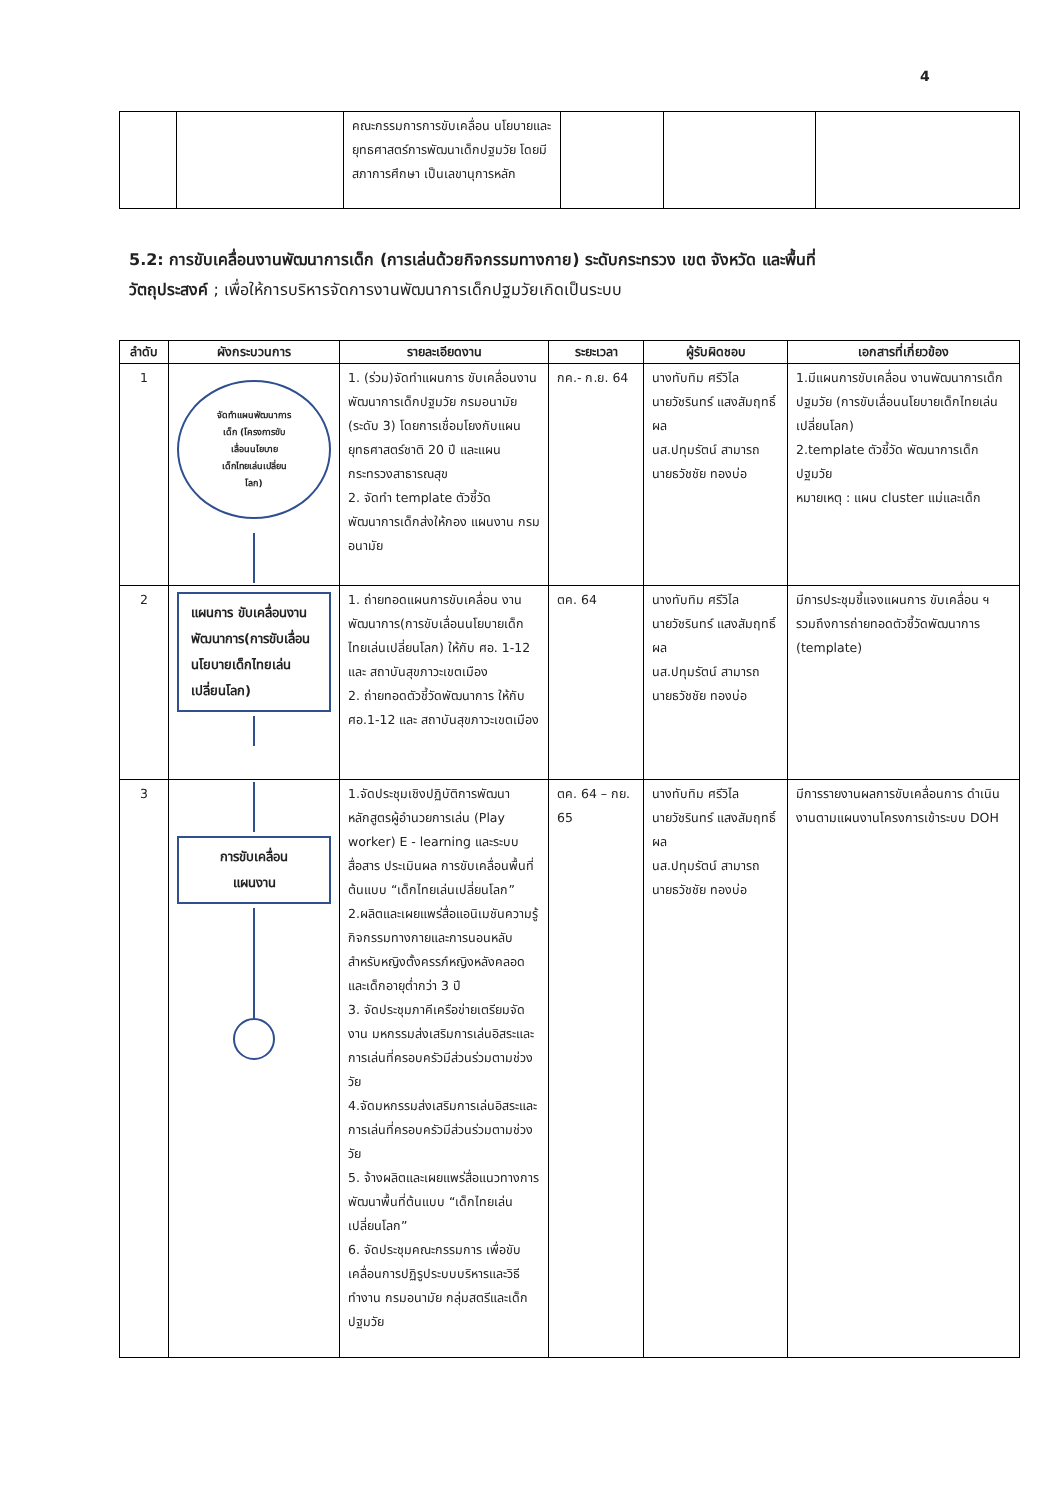4
| | | คณะกรรมการการขับเคลื่อน นโยบายและยุทธศาสตร์การพัฒนาเด็กปฐมวัย โดยมี สภาการศึกษา เป็นเลขานุการหลัก | | | |
5.2: การขับเคลื่อนงานพัฒนาการเด็ก (การเล่นด้วยกิจกรรมทางกาย) ระดับกระทรวง เขต จังหวัด และพื้นที่
วัตถุประสงค์ ; เพื่อให้การบริหารจัดการงานพัฒนาการเด็กปฐมวัยเกิดเป็นระบบ
| ลำดับ | ผังกระบวนการ | รายละเอียดงาน | ระยะเวลา | ผู้รับผิดชอบ | เอกสารที่เกี่ยวข้อง |
| --- | --- | --- | --- | --- | --- |
| 1 | จัดทำแผนพัฒนาการ เด็ก (โครงการขับ เลื่อนนโยบาย เด็กไทยเล่นเปลี่ยน โลก) | 1. (ร่วม)จัดทำแผนการ ขับเคลื่อนงานพัฒนาการเด็กปฐมวัย กรมอนามัย (ระดับ 3) โดยการเชื่อมโยงกับแผน ยุทธศาสตร์ชาติ 20 ปี และแผน กระทรวงสาธารณสุข 2. จัดทำ template ตัวชี้วัด พัฒนาการเด็กส่งให้กอง แผนงาน กรมอนามัย | กค.- ก.ย. 64 | นางทับทิม ศรีวิไล นายวัชรินทร์ แสงสัมฤทธิ์ผล นส.ปทุมรัตน์ สามารถ นายธวัชชัย ทองบ่อ | 1.มีแผนการขับเคลื่อน งานพัฒนาการเด็กปฐมวัย (การขับเลื่อนนโยบายเด็กไทยเล่นเปลี่ยนโลก) 2.template ตัวชี้วัด พัฒนาการเด็กปฐมวัย หมายเหตุ : แผน cluster แม่และเด็ก |
| 2 | แผนการ ขับเคลื่อนงานพัฒนาการ(การขับเลื่อนนโยบายเด็กไทยเล่นเปลี่ยนโลก) | 1. ถ่ายทอดแผนการขับเคลื่อน งานพัฒนาการ(การขับเลื่อนนโยบายเด็กไทยเล่นเปลี่ยนโลก) ให้กับ ศอ. 1-12 และ สถาบันสุขภาวะเขตเมือง 2. ถ่ายทอดตัวชี้วัดพัฒนาการ ให้กับ ศอ.1-12 และ สถาบันสุขภาวะเขตเมือง | ตค. 64 | นางทับทิม ศรีวิไล นายวัชรินทร์ แสงสัมฤทธิ์ผล นส.ปทุมรัตน์ สามารถ นายธวัชชัย ทองบ่อ | มีการประชุมชี้แจงแผนการ ขับเคลื่อน ฯ รวมถึงการถ่ายทอดตัวชี้วัดพัฒนาการ (template) |
| 3 | การขับเคลื่อน แผนงาน | 1.จัดประชุมเชิงปฏิบัติการพัฒนาหลักสูตรผู้อำนวยการเล่น (Play worker) E - learning และระบบสื่อสาร ประเมินผล การขับเคลื่อนพื้นที่ต้นแบบ “เด็กไทยเล่นเปลี่ยนโลก” 2.ผลิตและเผยแพร่สื่อแอนิเมชันความรู้กิจกรรมทางกายและการนอนหลับสำหรับหญิงตั้งครรภ์หญิงหลังคลอดและเด็กอายุต่ำกว่า 3 ปี 3. จัดประชุมภาคีเครือข่ายเตรียมจัดงาน มหกรรมส่งเสริมการเล่นอิสระและการเล่นที่ครอบครัวมีส่วนร่วมตามช่วงวัย 4.จัดมหกรรมส่งเสริมการเล่นอิสระและการเล่นที่ครอบครัวมีส่วนร่วมตามช่วงวัย 5. จ้างผลิตและเผยแพร่สื่อแนวทางการพัฒนาพื้นที่ต้นแบบ “เด็กไทยเล่นเปลี่ยนโลก” 6. จัดประชุมคณะกรรมการ เพื่อขับเคลื่อนการปฏิรูประบบบริหารและวิธีทำงาน กรมอนามัย กลุ่มสตรีและเด็กปฐมวัย | ตค. 64 – กย. 65 | นางทับทิม ศรีวิไล นายวัชรินทร์ แสงสัมฤทธิ์ผล นส.ปทุมรัตน์ สามารถ นายธวัชชัย ทองบ่อ | มีการรายงานผลการขับเคลื่อนการ ดำเนินงานตามแผนงานโครงการเข้าระบบ DOH |